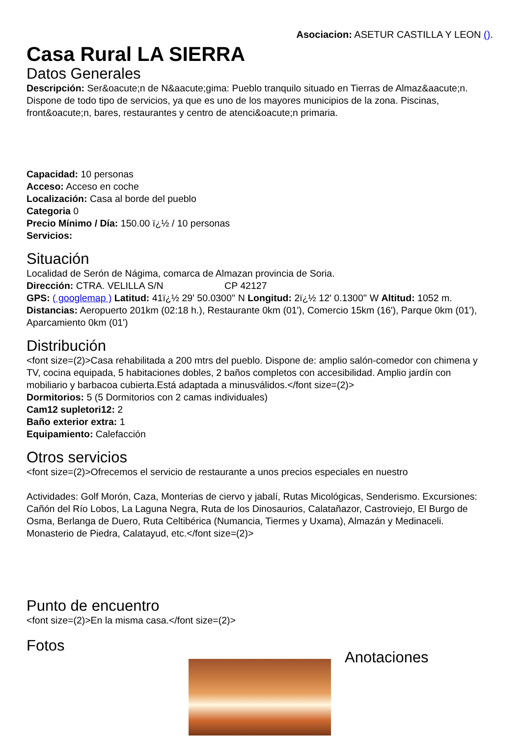Asociacion: ASETUR CASTILLA Y LEON ().
Casa Rural LA SIERRA
Datos Generales
Descripción: Ser&oacute;n de N&aacute;gima: Pueblo tranquilo situado en Tierras de Almaz&aacute;n. Dispone de todo tipo de servicios, ya que es uno de los mayores municipios de la zona. Piscinas, front&oacute;n, bares, restaurantes y centro de atenci&oacute;n primaria.
Capacidad: 10 personas
Acceso: Acceso en coche
Localización: Casa al borde del pueblo
Categoria 0
Precio Mínimo / Día: 150.00 ï¿½ / 10 personas
Servicios:
Situación
Localidad de Serón de Nágima, comarca de Almazan provincia de Soria.
Dirección: CTRA. VELILLA S/N CP 42127
GPS: ( googlemap ) Latitud: 41ï¿½ 29' 50.0300'' N Longitud: 2ï¿½ 12' 0.1300'' W Altitud: 1052 m.
Distancias: Aeropuerto 201km (02:18 h.), Restaurante 0km (01'), Comercio 15km (16'), Parque 0km (01'), Aparcamiento 0km (01')
Distribución
<font size=(2)>Casa rehabilitada a 200 mtrs del pueblo. Dispone de: amplio salón-comedor con chimena y TV, cocina equipada, 5 habitaciones dobles, 2 baños completos con accesibilidad. Amplio jardín con mobiliario y barbacoa cubierta.Está adaptada a minusválidos.</font size=(2)>
Dormitorios: 5 (5 Dormitorios con 2 camas individuales)
Cam12 supletori12: 2
Baño exterior extra: 1
Equipamiento: Calefacción
Otros servicios
<font size=(2)>Ofrecemos el servicio de restaurante a unos precios especiales en nuestro
Actividades: Golf Morón, Caza, Monterias de ciervo y jabalí, Rutas Micológicas, Senderismo. Excursiones: Cañón del Río Lobos, La Laguna Negra, Ruta de los Dinosaurios, Calatañazor, Castroviejo, El Burgo de Osma, Berlanga de Duero, Ruta Celtibérica (Numancia, Tiermes y Uxama), Almazán y Medinaceli. Monasterio de Piedra, Calatayud, etc.</font size=(2)>
Punto de encuentro
<font size=(2)>En la misma casa.</font size=(2)>
Fotos
Anotaciones